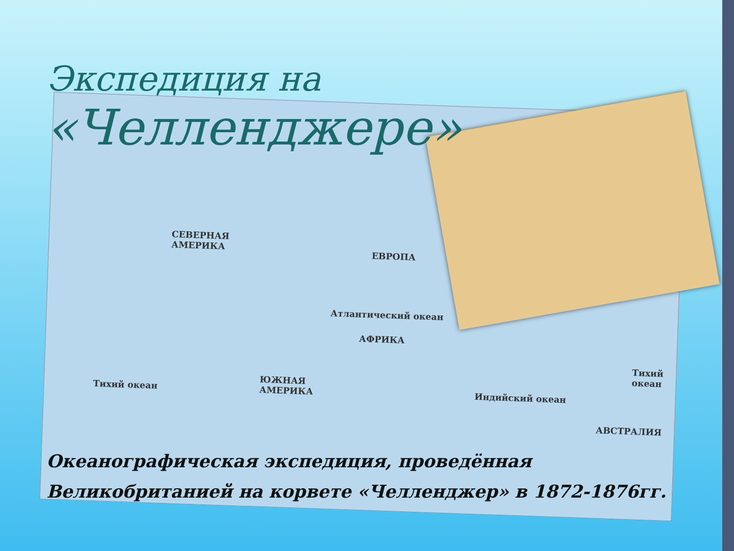Экспедиция на «Челленджере»
СЕВЕРНАЯ
АМЕРИКА
ЕВРОПА
АФРИКА
ЮЖНАЯ
АМЕРИКА
АВСТРАЛИЯ
Тихий океан
Атлантический океан
Индийский океан
Тихий океан
Океанографическая экспедиция, проведённая Великобританией на корвете «Челленджер» в 1872-1876гг.